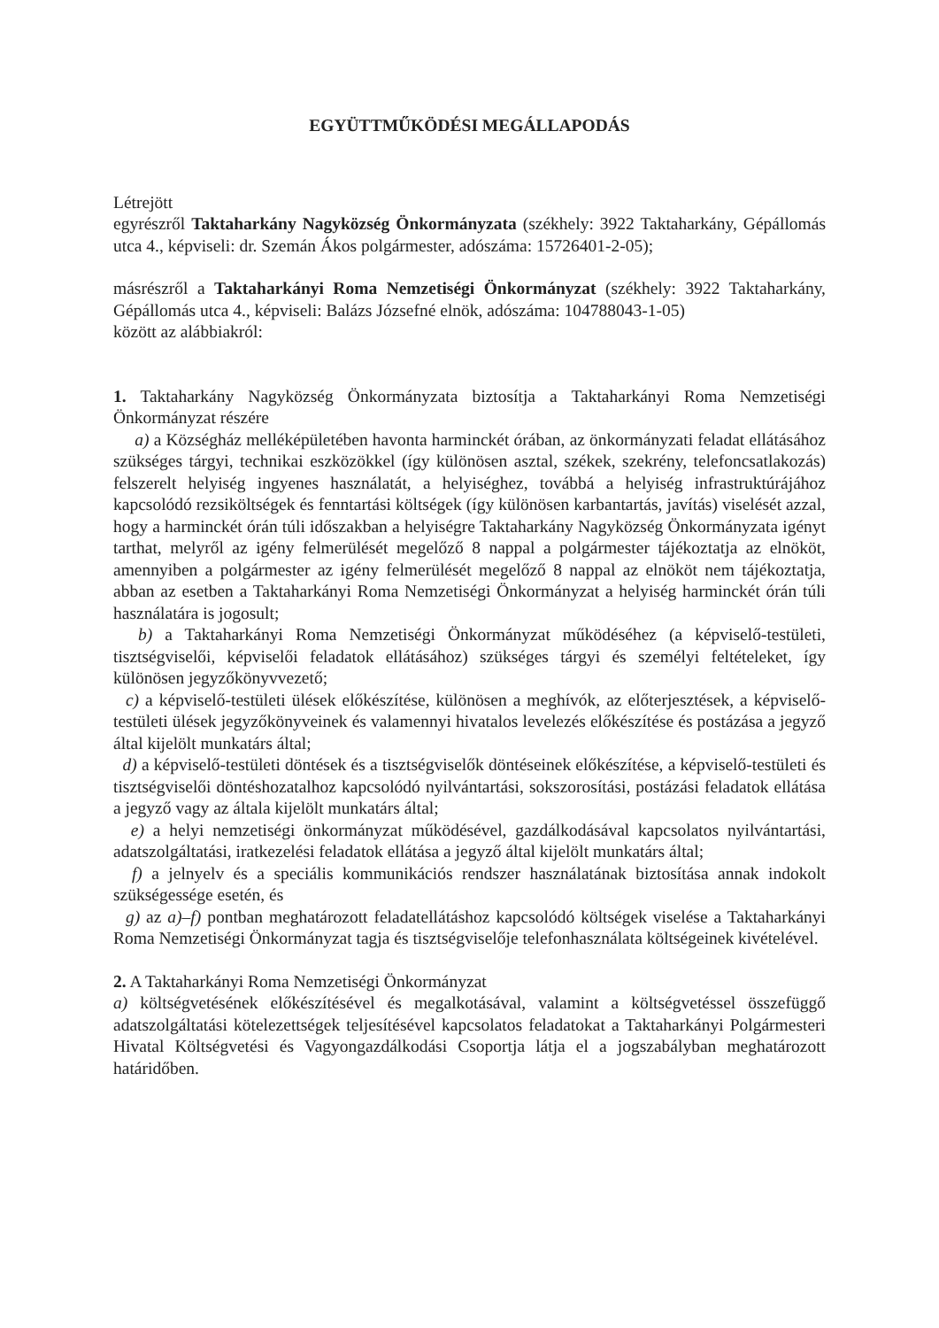EGYÜTTMŰKÖDÉSI MEGÁLLAPODÁS
Létrejött
egyrészről Taktaharkány Nagyközség Önkormányzata (székhely: 3922 Taktaharkány, Gépállomás utca 4., képviseli: dr. Szemán Ákos polgármester, adószáma: 15726401-2-05);
másrészről a Taktaharkányi Roma Nemzetiségi Önkormányzat (székhely: 3922 Taktaharkány, Gépállomás utca 4., képviseli: Balázs Józsefné elnök, adószáma: 104788043-1-05)
között az alábbiakról:
1. Taktaharkány Nagyközség Önkormányzata biztosítja a Taktaharkányi Roma Nemzetiségi Önkormányzat részére
a) a Községház melléképületében havonta harminckét órában, az önkormányzati feladat ellátásához szükséges tárgyi, technikai eszközökkel (így különösen asztal, székek, szekrény, telefoncsatlakozás) felszerelt helyiség ingyenes használatát, a helyiséghez, továbbá a helyiség infrastruktúrájához kapcsolódó rezsiköltségek és fenntartási költségek (így különösen karbantartás, javítás) viselését azzal, hogy a harminckét órán túli időszakban a helyiségre Taktaharkány Nagyközség Önkormányzata igényt tarthat, melyről az igény felmerülését megelőző 8 nappal a polgármester tájékoztatja az elnököt, amennyiben a polgármester az igény felmerülését megelőző 8 nappal az elnököt nem tájékoztatja, abban az esetben a Taktaharkányi Roma Nemzetiségi Önkormányzat a helyiség harminckét órán túli használatára is jogosult;
b) a Taktaharkányi Roma Nemzetiségi Önkormányzat működéséhez (a képviselő-testületi, tisztségviselői, képviselői feladatok ellátásához) szükséges tárgyi és személyi feltételeket, így különösen jegyzőkönyvvezető;
c) a képviselő-testületi ülések előkészítése, különösen a meghívók, az előterjesztések, a képviselő-testületi ülések jegyzőkönyveinek és valamennyi hivatalos levelezés előkészítése és postázása a jegyző által kijelölt munkatárs által;
d) a képviselő-testületi döntések és a tisztségviselők döntéseinek előkészítése, a képviselő-testületi és tisztségviselői döntéshozatalhoz kapcsolódó nyilvántartási, sokszorosítási, postázási feladatok ellátása a jegyző vagy az általa kijelölt munkatárs által;
e) a helyi nemzetiségi önkormányzat működésével, gazdálkodásával kapcsolatos nyilvántartási, adatszolgáltatási, iratkezelési feladatok ellátása a jegyző által kijelölt munkatárs által;
f) a jelnyelv és a speciális kommunikációs rendszer használatának biztosítása annak indokolt szükségessége esetén, és
g) az a)–f) pontban meghatározott feladatellátáshoz kapcsolódó költségek viselése a Taktaharkányi Roma Nemzetiségi Önkormányzat tagja és tisztségviselője telefonhasználata költségeinek kivételével.
2. A Taktaharkányi Roma Nemzetiségi Önkormányzat
a) költségvetésének előkészítésével és megalkotásával, valamint a költségvetéssel összefüggő adatszolgáltatási kötelezettségek teljesítésével kapcsolatos feladatokat a Taktaharkányi Polgármesteri Hivatal Költségvetési és Vagyongazdálkodási Csoportja látja el a jogszabályban meghatározott határidőben.